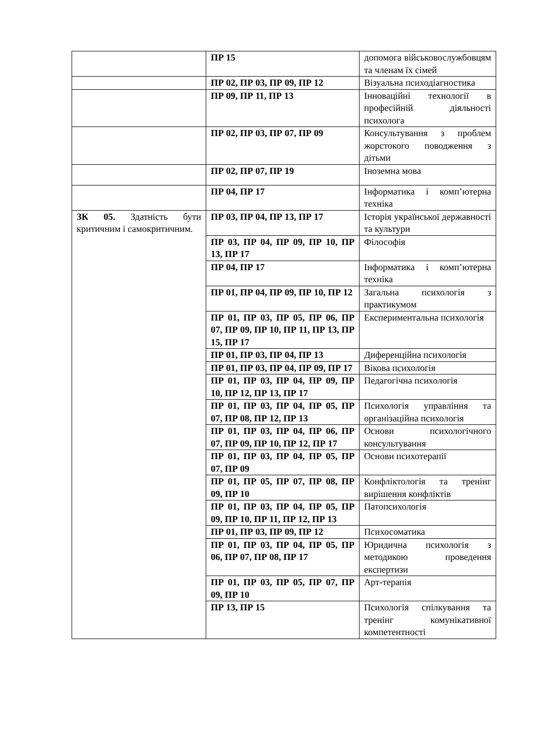| | ПР 15 | допомога військовослужбовцям та членам їх сімей |
| | ПР 02, ПР 03, ПР 09, ПР 12 | Візуальна психодіагностика |
| | ПР 09, ПР 11, ПР 13 | Інноваційні технології в професійній діяльності психолога |
| | ПР 02, ПР 03, ПР 07, ПР 09 | Консультування з проблем жорстокого поводження з дітьми |
| | ПР 02, ПР 07, ПР 19 | Іноземна мова |
| | ПР 04, ПР 17 | Інформатика і комп’ютерна техніка |
| ЗК 05. Здатність бути критичним і самокритичним. | ПР 03, ПР 04, ПР 13, ПР 17 | Історія української державності та культури |
| | ПР 03, ПР 04, ПР 09, ПР 10, ПР 13, ПР 17 | Філософія |
| | ПР 04, ПР 17 | Інформатика і комп’ютерна техніка |
| | ПР 01, ПР 04, ПР 09, ПР 10, ПР 12 | Загальна психологія з практикумом |
| | ПР 01, ПР 03, ПР 05, ПР 06, ПР 07, ПР 09, ПР 10, ПР 11, ПР 13, ПР 15, ПР 17 | Експериментальна психологія |
| | ПР 01, ПР 03, ПР 04, ПР 13 | Диференційна психологія |
| | ПР 01, ПР 03, ПР 04, ПР 09, ПР 17 | Вікова психологія |
| | ПР 01, ПР 03, ПР 04, ПР 09, ПР 10, ПР 12, ПР 13, ПР 17 | Педагогічна психологія |
| | ПР 01, ПР 03, ПР 04, ПР 05, ПР 07, ПР 08, ПР 12, ПР 13 | Психологія управління та організаційна психологія |
| | ПР 01, ПР 03, ПР 04, ПР 06, ПР 07, ПР 09, ПР 10, ПР 12, ПР 17 | Основи психологічного консультування |
| | ПР 01, ПР 03, ПР 04, ПР 05, ПР 07, ПР 09 | Основи психотерапії |
| | ПР 01, ПР 05, ПР 07, ПР 08, ПР 09, ПР 10 | Конфліктологія та тренінг вирішення конфліктів |
| | ПР 01, ПР 03, ПР 04, ПР 05, ПР 09, ПР 10, ПР 11, ПР 12, ПР 13 | Патопсихологія |
| | ПР 01, ПР 03, ПР 09, ПР 12 | Психосоматика |
| | ПР 01, ПР 03, ПР 04, ПР 05, ПР 06, ПР 07, ПР 08, ПР 17 | Юридична психологія з методикою проведення експертизи |
| | ПР 01, ПР 03, ПР 05, ПР 07, ПР 09, ПР 10 | Арт-терапія |
| | ПР 13, ПР 15 | Психологія спілкування та тренінг комунікативної компетентності |